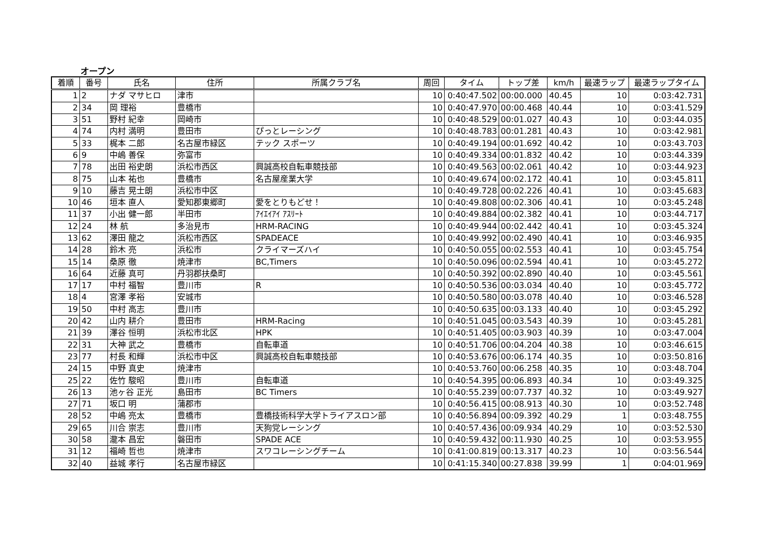オープン
| 着順 | 番号 | 氏名 | 住所 | 所属クラブ名 | 周回 | タイム | トップ差 | km/h | 最速ラップ | 最速ラップタイム |
| --- | --- | --- | --- | --- | --- | --- | --- | --- | --- | --- |
| 1 | 2 | ナダ マサヒロ | 津市 | | 10 | 0:40:47.502 | 00:00.000 | 40.45 | 10 | 0:03:42.731 |
| 2 | 34 | 岡 理裕 | 豊橋市 | | 10 | 0:40:47.970 | 00:00.468 | 40.44 | 10 | 0:03:41.529 |
| 3 | 51 | 野村 紀幸 | 岡崎市 | | 10 | 0:40:48.529 | 00:01.027 | 40.43 | 10 | 0:03:44.035 |
| 4 | 74 | 内村 満明 | 豊田市 | ぴっとレーシング | 10 | 0:40:48.783 | 00:01.281 | 40.43 | 10 | 0:03:42.981 |
| 5 | 33 | 梶本 二郎 | 名古屋市緑区 | テック スポーツ | 10 | 0:40:49.194 | 00:01.692 | 40.42 | 10 | 0:03:43.703 |
| 6 | 9 | 中嶋 善保 | 弥富市 | | 10 | 0:40:49.334 | 00:01.832 | 40.42 | 10 | 0:03:44.339 |
| 7 | 78 | 出田 裕史朗 | 浜松市西区 | 興誠高校自転車競技部 | 10 | 0:40:49.563 | 00:02.061 | 40.42 | 10 | 0:03:44.923 |
| 8 | 75 | 山本 祐也 | 豊橋市 | 名古屋産業大学 | 10 | 0:40:49.674 | 00:02.172 | 40.41 | 10 | 0:03:45.811 |
| 9 | 10 | 藤吉 晃士朗 | 浜松市中区 | | 10 | 0:40:49.728 | 00:02.226 | 40.41 | 10 | 0:03:45.683 |
| 10 | 46 | 垣本 直人 | 愛知郡東郷町 | 愛をとりもどせ！ | 10 | 0:40:49.808 | 00:02.306 | 40.41 | 10 | 0:03:45.248 |
| 11 | 37 | 小出 健一郎 | 半田市 | ｱｲｴｲｱｲ ｱｽﾘｰﾄ | 10 | 0:40:49.884 | 00:02.382 | 40.41 | 10 | 0:03:44.717 |
| 12 | 24 | 林 航 | 多治見市 | HRM-RACING | 10 | 0:40:49.944 | 00:02.442 | 40.41 | 10 | 0:03:45.324 |
| 13 | 62 | 澤田 龍之 | 浜松市西区 | SPADEACE | 10 | 0:40:49.992 | 00:02.490 | 40.41 | 10 | 0:03:46.935 |
| 14 | 28 | 鈴木 亮 | 浜松市 | クライマーズハイ | 10 | 0:40:50.055 | 00:02.553 | 40.41 | 10 | 0:03:45.754 |
| 15 | 14 | 桑原 徹 | 焼津市 | BC,Timers | 10 | 0:40:50.096 | 00:02.594 | 40.41 | 10 | 0:03:45.272 |
| 16 | 64 | 近藤 真可 | 丹羽郡扶桑町 | | 10 | 0:40:50.392 | 00:02.890 | 40.40 | 10 | 0:03:45.561 |
| 17 | 17 | 中村 福智 | 豊川市 | R | 10 | 0:40:50.536 | 00:03.034 | 40.40 | 10 | 0:03:45.772 |
| 18 | 4 | 宮澤 孝裕 | 安城市 | | 10 | 0:40:50.580 | 00:03.078 | 40.40 | 10 | 0:03:46.528 |
| 19 | 50 | 中村 高志 | 豊川市 | | 10 | 0:40:50.635 | 00:03.133 | 40.40 | 10 | 0:03:45.292 |
| 20 | 42 | 山内 耕介 | 豊田市 | HRM-Racing | 10 | 0:40:51.045 | 00:03.543 | 40.39 | 10 | 0:03:45.281 |
| 21 | 39 | 澤谷 恒明 | 浜松市北区 | HPK | 10 | 0:40:51.405 | 00:03.903 | 40.39 | 10 | 0:03:47.004 |
| 22 | 31 | 大神 武之 | 豊橋市 | 自転車道 | 10 | 0:40:51.706 | 00:04.204 | 40.38 | 10 | 0:03:46.615 |
| 23 | 77 | 村長 和輝 | 浜松市中区 | 興誠高校自転車競技部 | 10 | 0:40:53.676 | 00:06.174 | 40.35 | 10 | 0:03:50.816 |
| 24 | 15 | 中野 真史 | 焼津市 | | 10 | 0:40:53.760 | 00:06.258 | 40.35 | 10 | 0:03:48.704 |
| 25 | 22 | 佐竹 駿昭 | 豊川市 | 自転車道 | 10 | 0:40:54.395 | 00:06.893 | 40.34 | 10 | 0:03:49.325 |
| 26 | 13 | 池ヶ谷 正光 | 島田市 | BC Timers | 10 | 0:40:55.239 | 00:07.737 | 40.32 | 10 | 0:03:49.927 |
| 27 | 71 | 坂口 明 | 蒲郡市 | | 10 | 0:40:56.415 | 00:08.913 | 40.30 | 10 | 0:03:52.748 |
| 28 | 52 | 中嶋 亮太 | 豊橋市 | 豊橋技術科学大学トライアスロン部 | 10 | 0:40:56.894 | 00:09.392 | 40.29 | 1 | 0:03:48.755 |
| 29 | 65 | 川合 崇志 | 豊川市 | 天狗党レーシング | 10 | 0:40:57.436 | 00:09.934 | 40.29 | 10 | 0:03:52.530 |
| 30 | 58 | 瀧本 昌宏 | 磐田市 | SPADE ACE | 10 | 0:40:59.432 | 00:11.930 | 40.25 | 10 | 0:03:53.955 |
| 31 | 12 | 福崎 哲也 | 焼津市 | スワコレーシングチーム | 10 | 0:41:00.819 | 00:13.317 | 40.23 | 10 | 0:03:56.544 |
| 32 | 40 | 益城 孝行 | 名古屋市緑区 | | 10 | 0:41:15.340 | 00:27.838 | 39.99 | 1 | 0:04:01.969 |